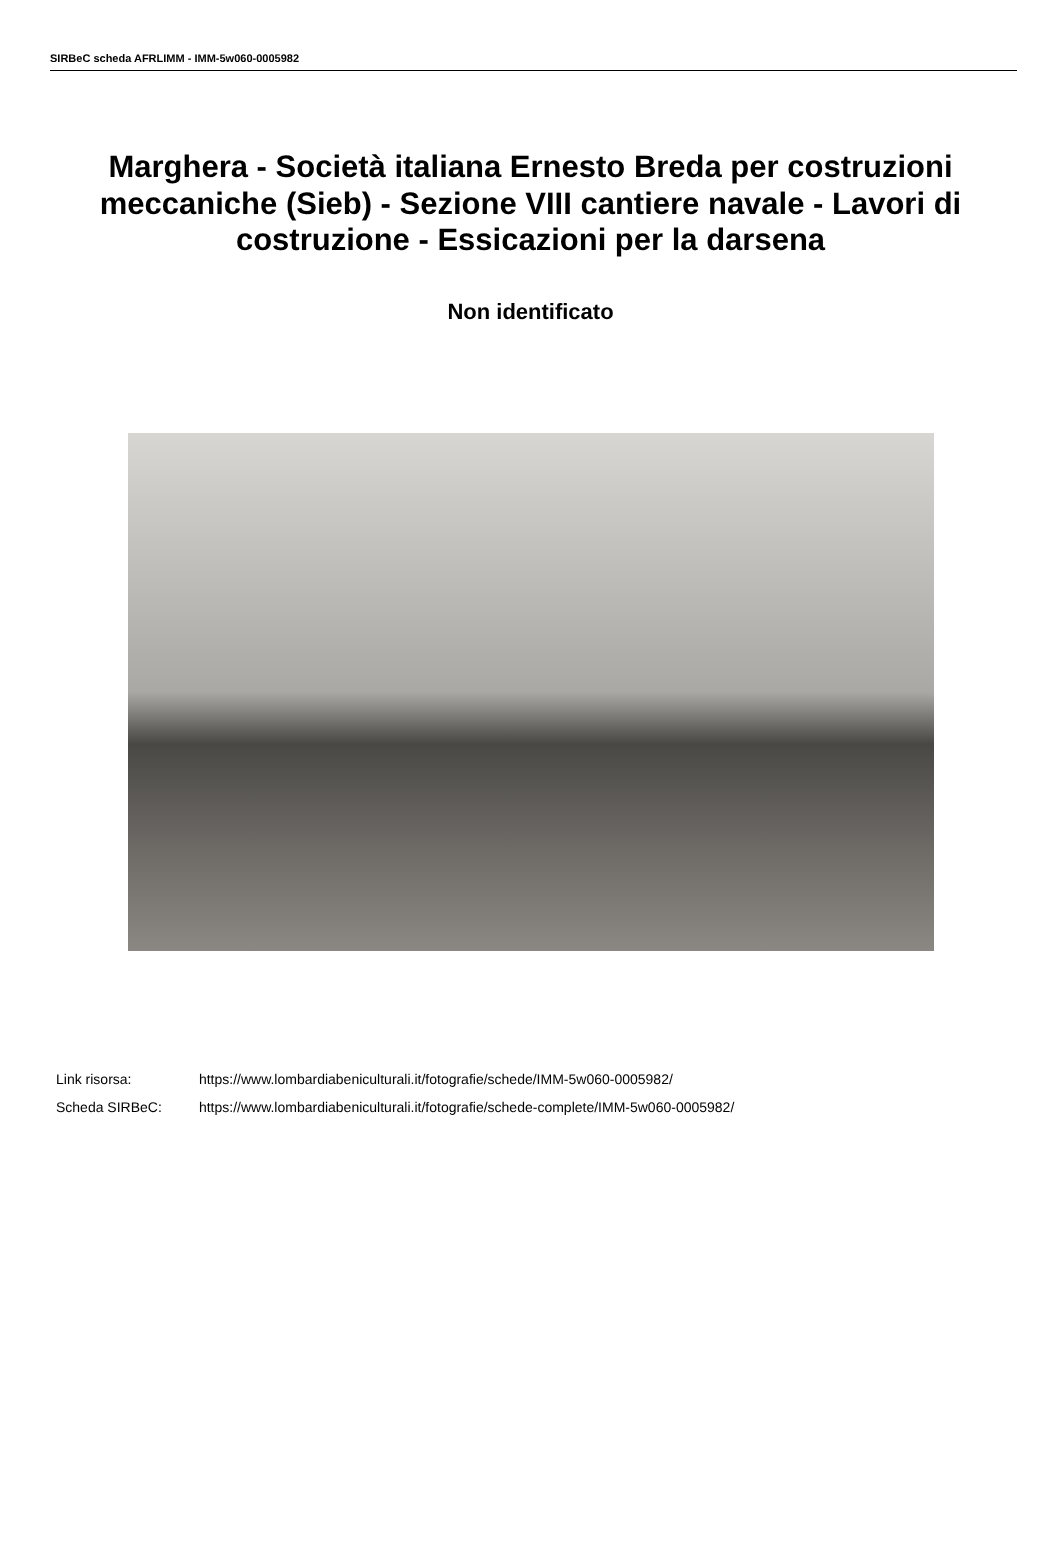SIRBeC scheda AFRLIMM - IMM-5w060-0005982
Marghera - Società italiana Ernesto Breda per costruzioni meccaniche (Sieb) - Sezione VIII cantiere navale - Lavori di costruzione - Essicazioni per la darsena
Non identificato
Link risorsa: https://www.lombardiabeniculturali.it/fotografie/schede/IMM-5w060-0005982/
Scheda SIRBeC: https://www.lombardiabeniculturali.it/fotografie/schede-complete/IMM-5w060-0005982/